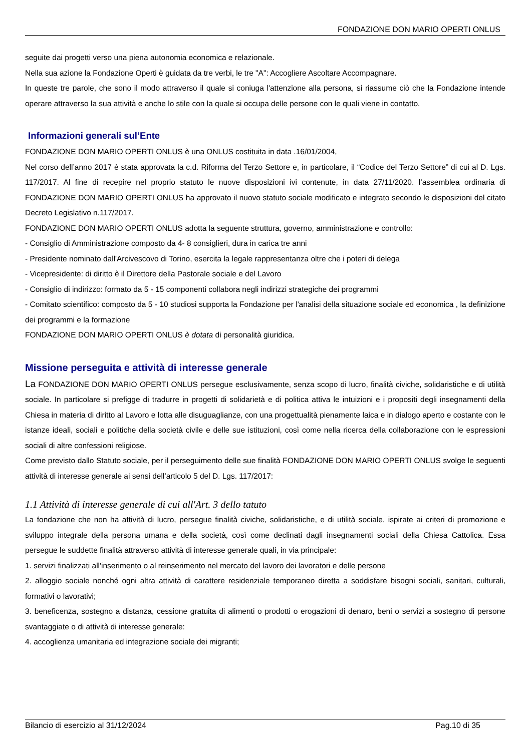FONDAZIONE DON MARIO OPERTI ONLUS
seguite dai progetti verso una piena autonomia economica e relazionale.
Nella sua azione la Fondazione Operti è guidata da tre verbi, le tre "A": Accogliere Ascoltare Accompagnare.
In queste tre parole, che sono il modo attraverso il quale si coniuga l'attenzione alla persona, si riassume ciò che la Fondazione intende operare attraverso la sua attività e anche lo stile con la quale si occupa delle persone con le quali viene in contatto.
Informazioni generali sul’Ente
FONDAZIONE DON MARIO OPERTI ONLUS è una ONLUS costituita in data .16/01/2004,
Nel corso dell’anno 2017 è stata approvata la c.d. Riforma del Terzo Settore e, in particolare, il “Codice del Terzo Settore” di cui al D. Lgs. 117/2017. Al fine di recepire nel proprio statuto le nuove disposizioni ivi contenute, in data 27/11/2020. l’assemblea ordinaria di FONDAZIONE DON MARIO OPERTI ONLUS ha approvato il nuovo statuto sociale modificato e integrato secondo le disposizioni del citato Decreto Legislativo n.117/2017.
FONDAZIONE DON MARIO OPERTI ONLUS adotta la seguente struttura, governo, amministrazione e controllo:
- Consiglio di Amministrazione composto da 4- 8 consiglieri, dura in carica tre anni
- Presidente nominato dall'Arcivescovo di Torino, esercita la legale rappresentanza oltre che i poteri di delega
- Vicepresidente: di diritto è il Direttore della Pastorale sociale e del Lavoro
- Consiglio di indirizzo: formato da 5 - 15 componenti collabora negli indirizzi strategiche dei programmi
- Comitato scientifico: composto da 5 - 10 studiosi supporta la Fondazione per l'analisi della situazione sociale ed economica , la definizione dei programmi e la formazione
FONDAZIONE DON MARIO OPERTI ONLUS è dotata di personalità giuridica.
Missione perseguita e attività di interesse generale
La FONDAZIONE DON MARIO OPERTI ONLUS persegue esclusivamente, senza scopo di lucro, finalità civiche, solidaristiche e di utilità sociale. In particolare si prefigge di tradurre in progetti di solidarietà e di politica attiva le intuizioni e i propositi degli insegnamenti della Chiesa in materia di diritto al Lavoro e lotta alle disuguaglianze, con una progettualità pienamente laica e in dialogo aperto e costante con le istanze ideali, sociali e politiche della società civile e delle sue istituzioni, così come nella ricerca della collaborazione con le espressioni sociali di altre confessioni religiose.
Come previsto dallo Statuto sociale, per il perseguimento delle sue finalità FONDAZIONE DON MARIO OPERTI ONLUS svolge le seguenti attività di interesse generale ai sensi dell’articolo 5 del D. Lgs. 117/2017:
1.1 Attività di interesse generale di cui all'Art. 3 dello tatuto
La fondazione che non ha attività di lucro, persegue finalità civiche, solidaristiche, e di utilità sociale, ispirate ai criteri di promozione e sviluppo integrale della persona umana e della società, così come declinati dagli insegnamenti sociali della Chiesa Cattolica. Essa persegue le suddette finalità attraverso attività di interesse generale quali, in via principale:
1. servizi finalizzati all'inserimento o al reinserimento nel mercato del lavoro dei lavoratori e delle persone
2. alloggio sociale nonché ogni altra attività di carattere residenziale temporaneo diretta a soddisfare bisogni sociali, sanitari, culturali, formativi o lavorativi;
3. beneficenza, sostegno a distanza, cessione gratuita di alimenti o prodotti o erogazioni di denaro, beni o servizi a sostegno di persone svantaggiate o di attività di interesse generale:
4. accoglienza umanitaria ed integrazione sociale dei migranti;
Bilancio di esercizio al 31/12/2024 Pag.10 di 35